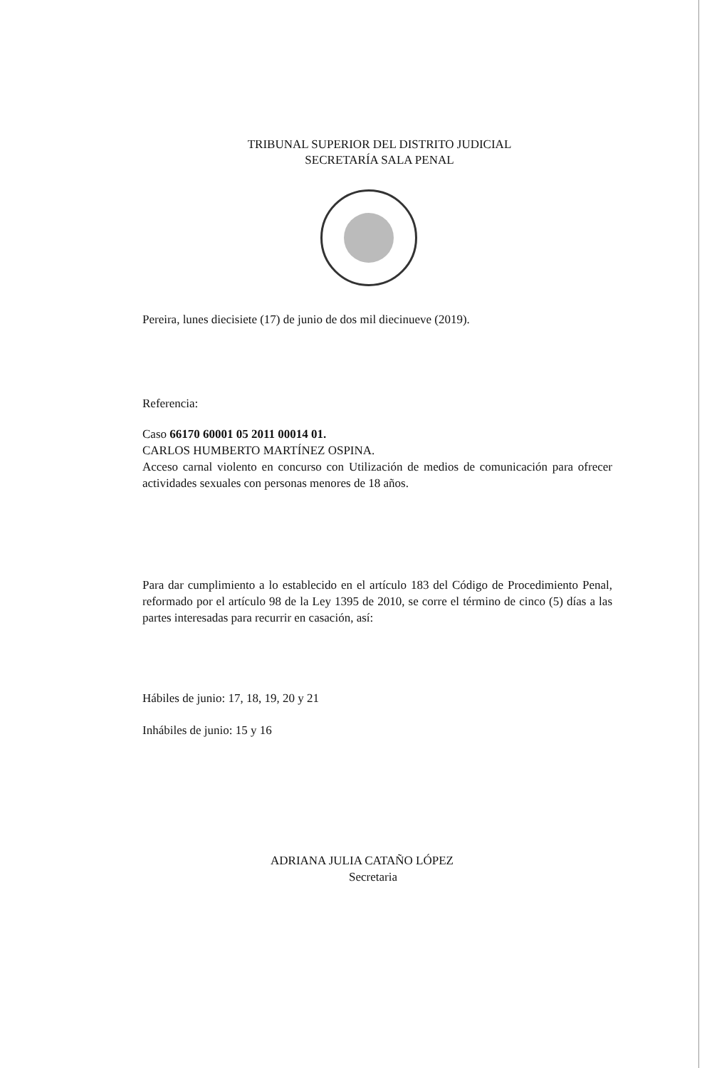TRIBUNAL SUPERIOR DEL DISTRITO JUDICIAL
SECRETARÍA SALA PENAL
Pereira, lunes diecisiete (17) de junio de dos mil diecinueve (2019).
Referencia:
Caso 66170 60001 05 2011 00014 01.
CARLOS HUMBERTO MARTÍNEZ OSPINA.
Acceso carnal violento en concurso con Utilización de medios de comunicación para ofrecer actividades sexuales con personas menores de 18 años.
Para dar cumplimiento a lo establecido en el artículo 183 del Código de Procedimiento Penal, reformado por el artículo 98 de la Ley 1395 de 2010, se corre el término de cinco (5) días a las partes interesadas para recurrir en casación, así:
Hábiles de junio: 17, 18, 19, 20 y 21
Inhábiles de junio: 15 y 16
ADRIANA JULIA CATAÑO LÓPEZ
Secretaria